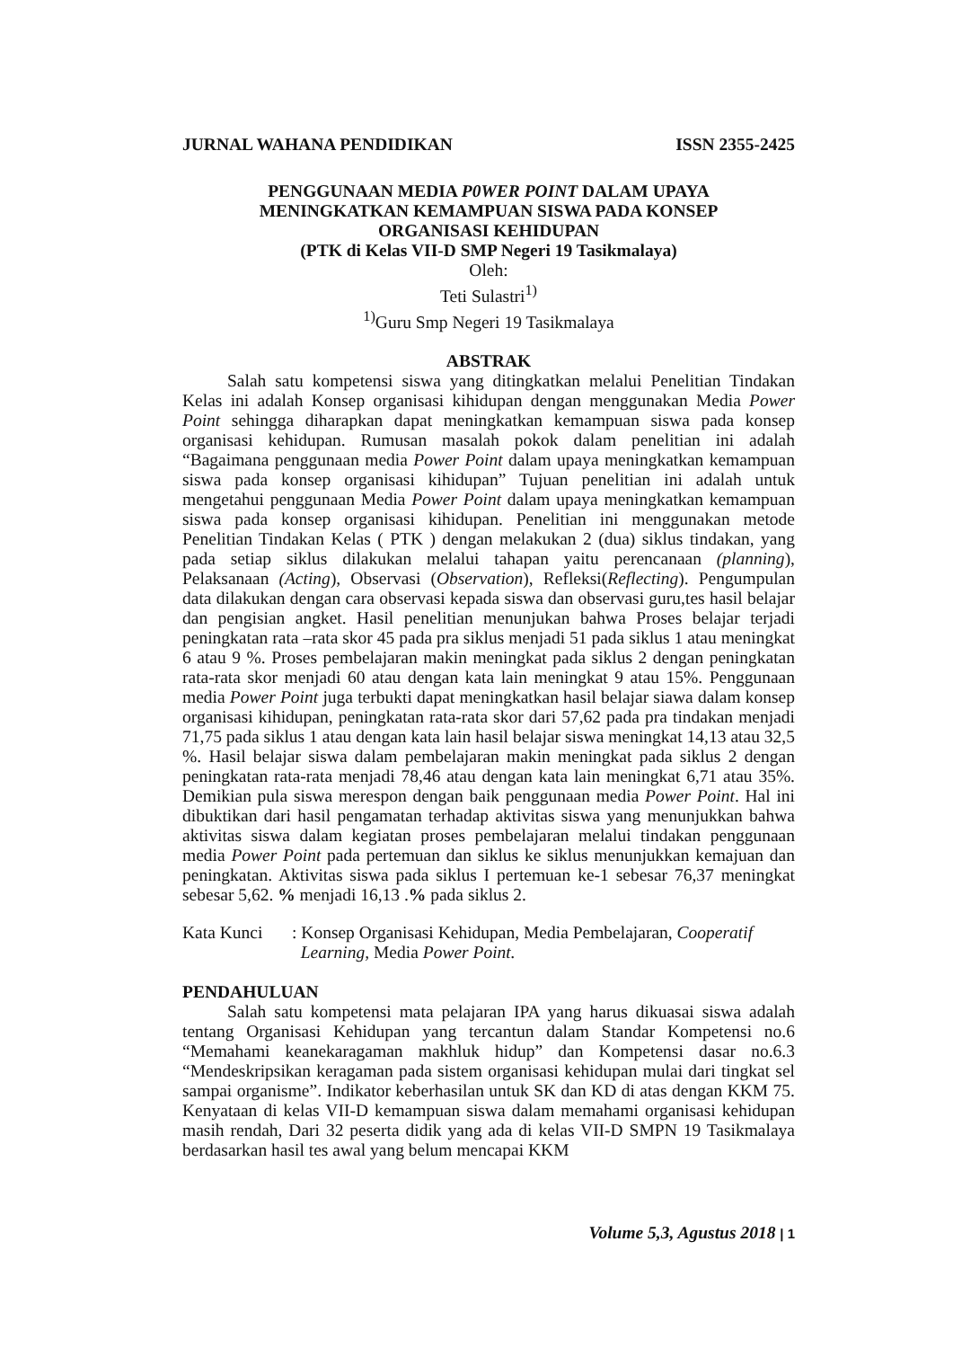JURNAL WAHANA PENDIDIKAN ISSN 2355-2425
PENGGUNAAN MEDIA P0WER POINT DALAM UPAYA
MENINGKATKAN KEMAMPUAN SISWA PADA KONSEP
ORGANISASI KEHIDUPAN
(PTK di Kelas VII-D SMP Negeri 19 Tasikmalaya)
Oleh:
Teti Sulastri<sup>1)</sup>
<sup>1)</sup> Guru Smp Negeri 19 Tasikmalaya
ABSTRAK
Salah satu kompetensi siswa yang ditingkatkan melalui Penelitian Tindakan Kelas ini adalah Konsep organisasi kihidupan dengan menggunakan Media Power Point sehingga diharapkan dapat meningkatkan kemampuan siswa pada konsep organisasi kehidupan. Rumusan masalah pokok dalam penelitian ini adalah “Bagaimana penggunaan media Power Point dalam upaya meningkatkan kemampuan siswa pada konsep organisasi kihidupan” Tujuan penelitian ini adalah untuk mengetahui penggunaan Media Power Point dalam upaya meningkatkan kemampuan siswa pada konsep organisasi kihidupan. Penelitian ini menggunakan metode Penelitian Tindakan Kelas ( PTK ) dengan melakukan 2 (dua) siklus tindakan, yang pada setiap siklus dilakukan melalui tahapan yaitu perencanaan (planning), Pelaksanaan (Acting), Observasi (Observation), Refleksi(Reflecting). Pengumpulan data dilakukan dengan cara observasi kepada siswa dan observasi guru,tes hasil belajar dan pengisian angket. Hasil penelitian menunjukan bahwa Proses belajar terjadi peningkatan rata –rata skor 45 pada pra siklus menjadi 51 pada siklus 1 atau meningkat 6 atau 9 %. Proses pembelajaran makin meningkat pada siklus 2 dengan peningkatan rata-rata skor menjadi 60 atau dengan kata lain meningkat 9 atau 15%. Penggunaan media Power Point juga terbukti dapat meningkatkan hasil belajar siawa dalam konsep organisasi kihidupan, peningkatan rata-rata skor dari 57,62 pada pra tindakan menjadi 71,75 pada siklus 1 atau dengan kata lain hasil belajar siswa meningkat 14,13 atau 32,5 %. Hasil belajar siswa dalam pembelajaran makin meningkat pada siklus 2 dengan peningkatan rata-rata menjadi 78,46 atau dengan kata lain meningkat 6,71 atau 35%. Demikian pula siswa merespon dengan baik penggunaan media Power Point. Hal ini dibuktikan dari hasil pengamatan terhadap aktivitas siswa yang menunjukkan bahwa aktivitas siswa dalam kegiatan proses pembelajaran melalui tindakan penggunaan media Power Point pada pertemuan dan siklus ke siklus menunjukkan kemajuan dan peningkatan. Aktivitas siswa pada siklus I pertemuan ke-1 sebesar 76,37 meningkat sebesar 5,62. % menjadi 16,13 .% pada siklus 2.
Kata Kunci: Konsep Organisasi Kehidupan, Media Pembelajaran, Cooperatif
Learning, Media Power Point.
PENDAHULUAN
Salah satu kompetensi mata pelajaran IPA yang harus dikuasai siswa adalah tentang Organisasi Kehidupan yang tercantun dalam Standar Kompetensi no.6 “Memahami keanekaragaman makhluk hidup” dan Kompetensi dasar no.6.3 “Mendeskripsikan keragaman pada sistem organisasi kehidupan mulai dari tingkat sel sampai organisme”. Indikator keberhasilan untuk SK dan KD di atas dengan KKM 75. Kenyataan di kelas VII-D kemampuan siswa dalam memahami organisasi kehidupan masih rendah, Dari 32 peserta didik yang ada di kelas VII-D SMPN 19 Tasikmalaya berdasarkan hasil tes awal yang belum mencapai KKM
Volume 5,3, Agustus 2018 | 1